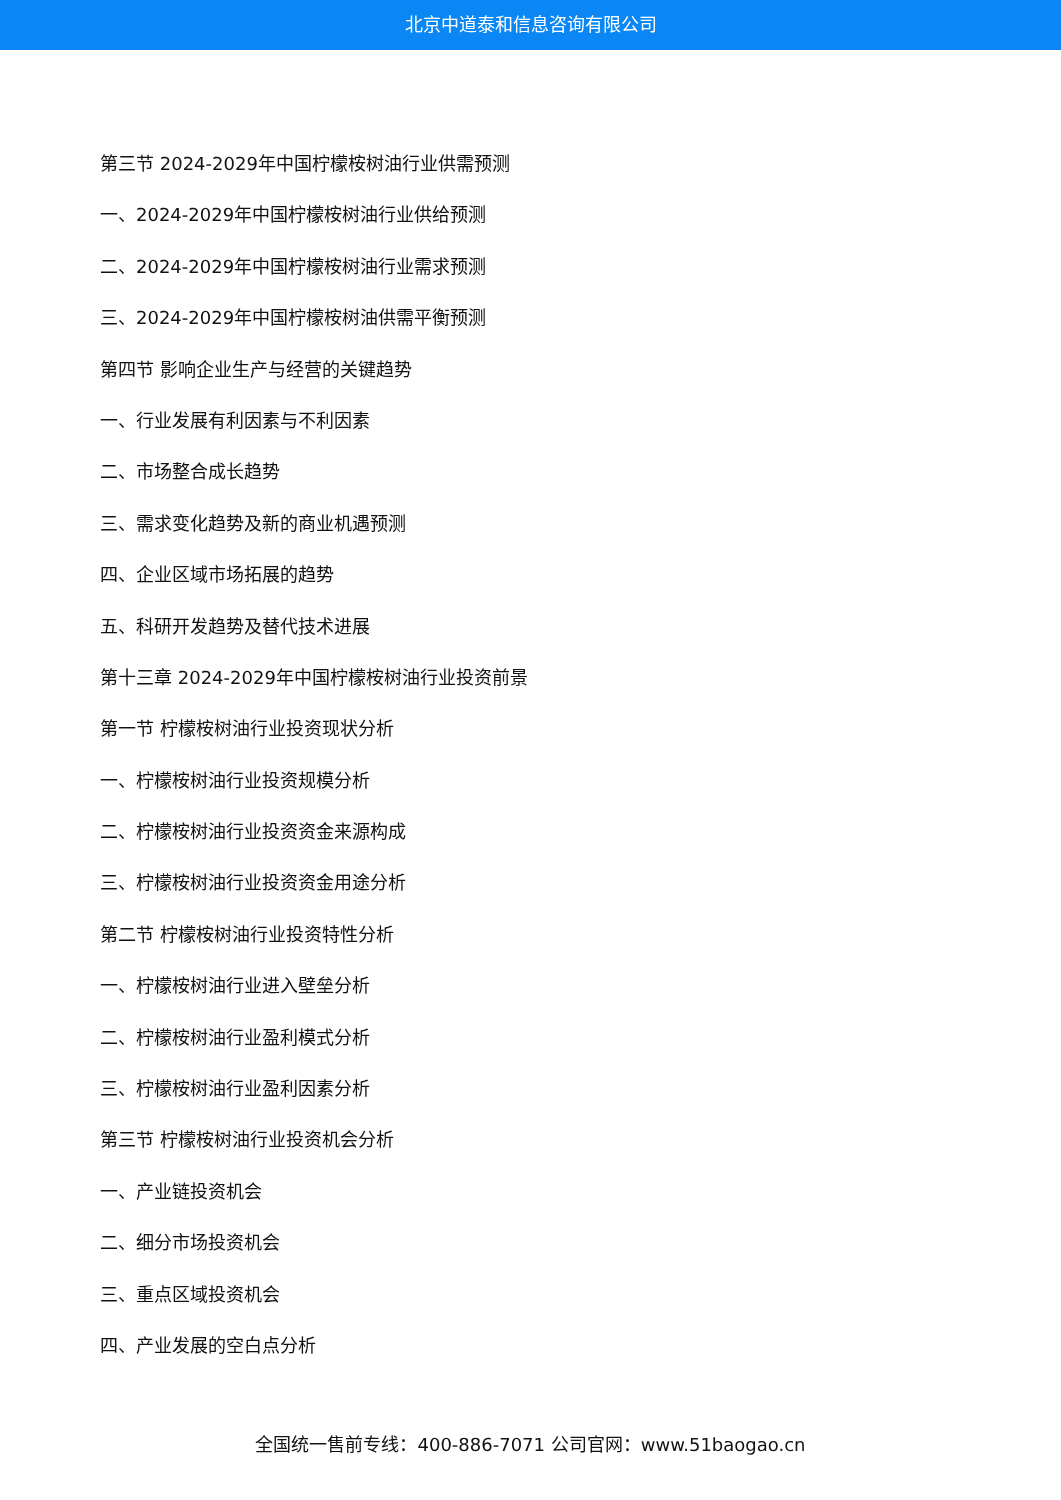北京中道泰和信息咨询有限公司
第三节 2024-2029年中国柠檬桉树油行业供需预测
一、2024-2029年中国柠檬桉树油行业供给预测
二、2024-2029年中国柠檬桉树油行业需求预测
三、2024-2029年中国柠檬桉树油供需平衡预测
第四节 影响企业生产与经营的关键趋势
一、行业发展有利因素与不利因素
二、市场整合成长趋势
三、需求变化趋势及新的商业机遇预测
四、企业区域市场拓展的趋势
五、科研开发趋势及替代技术进展
第十三章 2024-2029年中国柠檬桉树油行业投资前景
第一节 柠檬桉树油行业投资现状分析
一、柠檬桉树油行业投资规模分析
二、柠檬桉树油行业投资资金来源构成
三、柠檬桉树油行业投资资金用途分析
第二节 柠檬桉树油行业投资特性分析
一、柠檬桉树油行业进入壁垒分析
二、柠檬桉树油行业盈利模式分析
三、柠檬桉树油行业盈利因素分析
第三节 柠檬桉树油行业投资机会分析
一、产业链投资机会
二、细分市场投资机会
三、重点区域投资机会
四、产业发展的空白点分析
全国统一售前专线：400-886-7071 公司官网：www.51baogao.cn